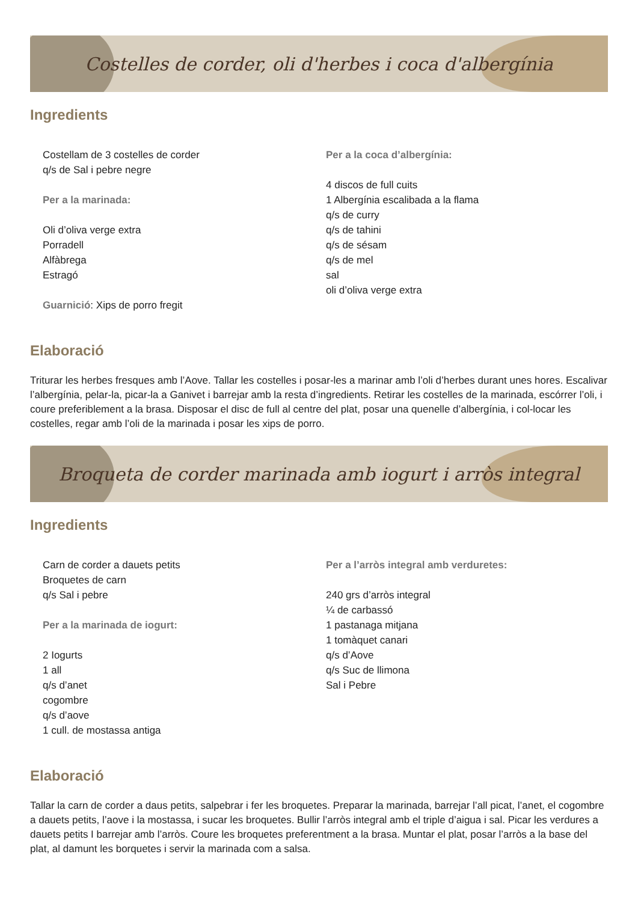Costelles de corder, oli d'herbes i coca d'albergínia
Ingredients
Costellam de 3 costelles de corder
q/s de Sal i pebre negre
Per a la marinada:
Oli d’oliva verge extra
Porradell
Alfàbrega
Estragó
Guarnició: Xips de porro fregit
Per a la coca d’albergínia:
4 discos de full cuits
1 Albergínia escalibada a la flama
q/s de curry
q/s de tahini
q/s de sésam
q/s de mel
sal
oli d’oliva verge extra
Elaboració
Triturar les herbes fresques amb l’Aove. Tallar les costelles i posar-les a marinar amb l’oli d’herbes durant unes hores. Escalivar l’albergínia, pelar-la, picar-la a Ganivet i barrejar amb la resta d’ingredients. Retirar les costelles de la marinada, escórrer l’oli, i coure preferiblement a la brasa. Disposar el disc de full al centre del plat, posar una quenelle d’albergínia, i col-locar les costelles, regar amb l’oli de la marinada i posar les xips de porro.
Broqueta de corder marinada amb iogurt i arròs integral
Ingredients
Carn de corder a dauets petits
Broquetes de carn
q/s Sal i pebre
Per a la marinada de iogurt:
2 Iogurts
1 all
q/s d’anet
cogombre
q/s d’aove
1 cull. de mostassa antiga
Per a l’arròs integral amb verduretes:
240 grs d’arròs integral
¼ de carbassó
1 pastanaga mitjana
1 tomàquet canari
q/s d’Aove
q/s Suc de llimona
Sal i Pebre
Elaboració
Tallar la carn de corder a daus petits, salpebrar i fer les broquetes. Preparar la marinada, barrejar l’all picat, l’anet, el cogombre a dauets petits, l’aove i la mostassa, i sucar les broquetes. Bullir l’arròs integral amb el triple d’aigua i sal. Picar les verdures a dauets petits I barrejar amb l’arròs. Coure les broquetes preferentment a la brasa. Muntar el plat, posar l’arròs a la base del plat, al damunt les borquetes i servir la marinada com a salsa.